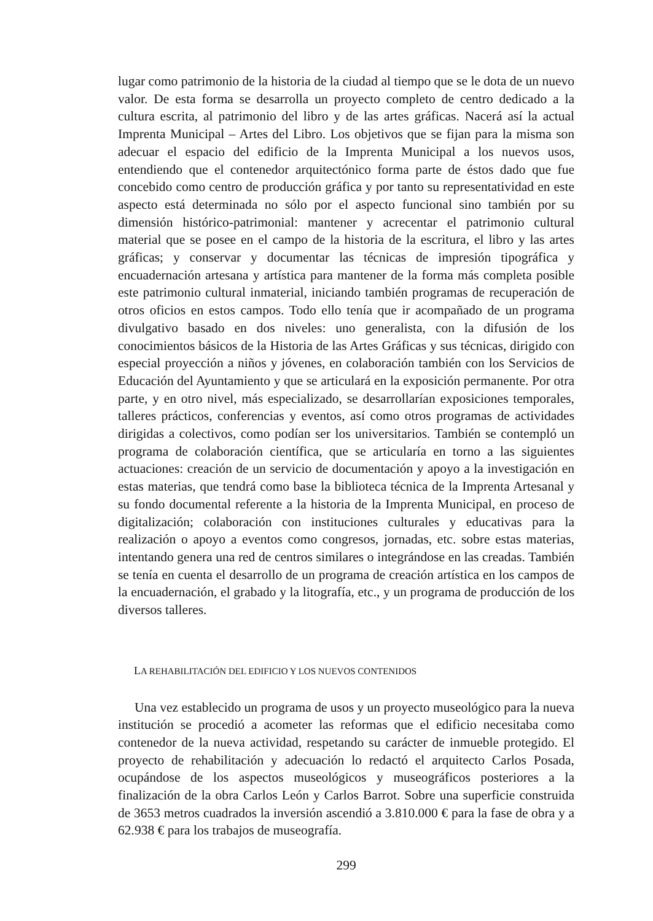lugar como patrimonio de la historia de la ciudad al tiempo que se le dota de un nuevo valor. De esta forma se desarrolla un proyecto completo de centro dedicado a la cultura escrita, al patrimonio del libro y de las artes gráficas. Nacerá así la actual Imprenta Municipal – Artes del Libro. Los objetivos que se fijan para la misma son adecuar el espacio del edificio de la Imprenta Municipal a los nuevos usos, entendiendo que el contenedor arquitectónico forma parte de éstos dado que fue concebido como centro de producción gráfica y por tanto su representatividad en este aspecto está determinada no sólo por el aspecto funcional sino también por su dimensión histórico-patrimonial: mantener y acrecentar el patrimonio cultural material que se posee en el campo de la historia de la escritura, el libro y las artes gráficas; y conservar y documentar las técnicas de impresión tipográfica y encuadernación artesana y artística para mantener de la forma más completa posible este patrimonio cultural inmaterial, iniciando también programas de recuperación de otros oficios en estos campos. Todo ello tenía que ir acompañado de un programa divulgativo basado en dos niveles: uno generalista, con la difusión de los conocimientos básicos de la Historia de las Artes Gráficas y sus técnicas, dirigido con especial proyección a niños y jóvenes, en colaboración también con los Servicios de Educación del Ayuntamiento y que se articulará en la exposición permanente. Por otra parte, y en otro nivel, más especializado, se desarrollarían exposiciones temporales, talleres prácticos, conferencias y eventos, así como otros programas de actividades dirigidas a colectivos, como podían ser los universitarios. También se contempló un programa de colaboración científica, que se articularía en torno a las siguientes actuaciones: creación de un servicio de documentación y apoyo a la investigación en estas materias, que tendrá como base la biblioteca técnica de la Imprenta Artesanal y su fondo documental referente a la historia de la Imprenta Municipal, en proceso de digitalización; colaboración con instituciones culturales y educativas para la realización o apoyo a eventos como congresos, jornadas, etc. sobre estas materias, intentando genera una red de centros similares o integrándose en las creadas. También se tenía en cuenta el desarrollo de un programa de creación artística en los campos de la encuadernación, el grabado y la litografía, etc., y un programa de producción de los diversos talleres.
LA REHABILITACIÓN DEL EDIFICIO Y LOS NUEVOS CONTENIDOS
Una vez establecido un programa de usos y un proyecto museológico para la nueva institución se procedió a acometer las reformas que el edificio necesitaba como contenedor de la nueva actividad, respetando su carácter de inmueble protegido. El proyecto de rehabilitación y adecuación lo redactó el arquitecto Carlos Posada, ocupándose de los aspectos museológicos y museográficos posteriores a la finalización de la obra Carlos León y Carlos Barrot. Sobre una superficie construida de 3653 metros cuadrados la inversión ascendió a 3.810.000 € para la fase de obra y a 62.938 € para los trabajos de museografía.
299